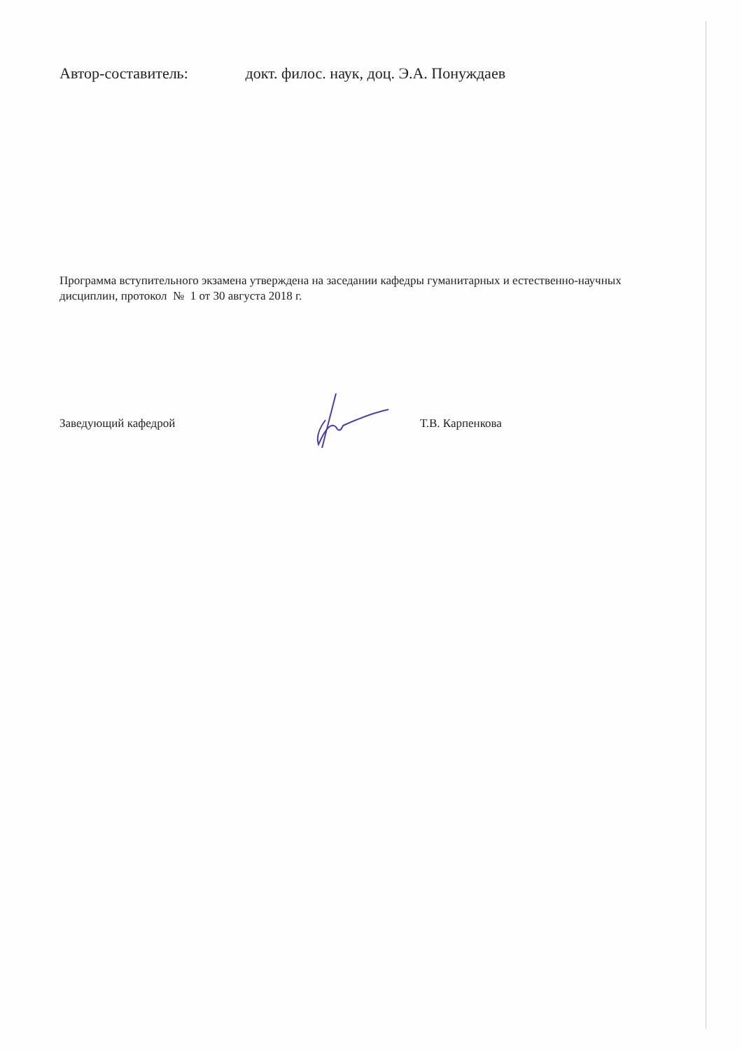Автор-составитель: докт. филос. наук, доц. Э.А. Понуждаев
Программа вступительного экзамена утверждена на заседании кафедры гуманитарных и естественно-научных дисциплин, протокол № 1 от 30 августа 2018 г.
Заведующий кафедрой Т.В. Карпенкова